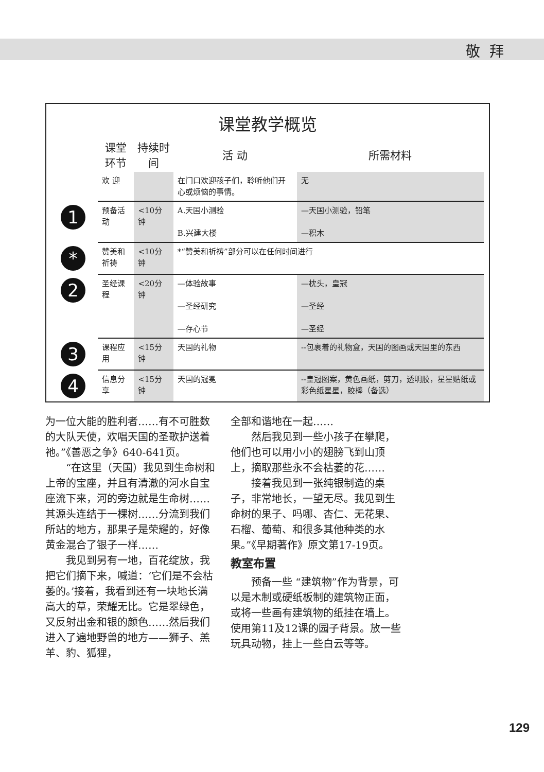敬拜
课堂教学概览
| 课堂环节 | 持续时间 | 活 动 | 所需材料 |
| --- | --- | --- | --- |
| 欢 迎 | | 在门口欢迎孩子们，聆听他们开心或烦恼的事情。 | 无 |
| 1 预备活动 | <10分钟 | A.天国小测验 B.兴建大楼 | —天国小测验，铅笔 —积木 |
| * 赞美和祈祷 | <10分钟 | *“赞美和祈祷”部分可以在任何时间进行 | |
| 2 圣经课程 | <20分钟 | —体验故事 —圣经研究 —存心节 | —枕头，皇冠 —圣经 —圣经 |
| 3 课程应用 | <15分钟 | 天国的礼物 | --包裹着的礼物盒，天国的图画或天国里的东西 |
| 4 信息分享 | <15分钟 | 天国的冠冕 | --皇冠图案，黄色画纸，剪刀，透明胶，星星贴纸或彩色纸星星，胶棒（备选） |
为一位大能的胜利者……有不可胜数的大队天使，欢唱天国的圣歌护送着祂。”《善恶之争》640-641页。
“在这里（天国）我见到生命树和上帝的宝座，并且有清澈的河水自宝座流下来，河的旁边就是生命树……其源头连结于一棵树……分流到我们所站的地方，那果子是荣耀的，好像黄金混合了银子一样……
我见到另有一地，百花绽放，我把它们摘下来，喊道：‘它们是不会枯萎的。’接着，我看到还有一块地长满高大的草，荣耀无比。它是翠绿色，又反射出金和银的颜色……然后我们进入了遍地野兽的地方——狮子、羔羊、豹、狐狸，
全部和谐地在一起……
然后我见到一些小孩子在攀爬，他们也可以用小小的翅膀飞到山顶上，摘取那些永不会枯萎的花……
接着我见到一张纯银制造的桌子，非常地长，一望无尽。我见到生命树的果子、吗哪、杏仁、无花果、石榴、葡萄、和很多其他种类的水果。”《早期著作》原文第17-19页。
教室布置
预备一些 “建筑物”作为背景，可以是木制或硬纸板制的建筑物正面，或将一些画有建筑物的纸挂在墙上。使用第11及12课的园子背景。放一些玩具动物，挂上一些白云等等。
129